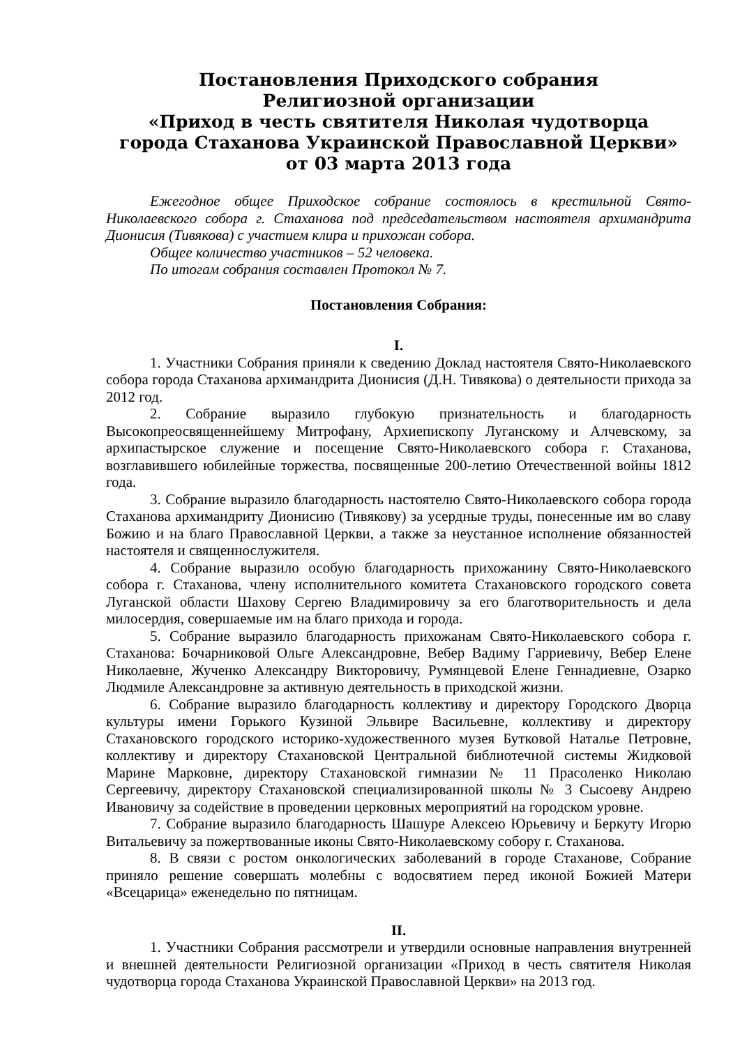Постановления Приходского собрания
Религиозной организации
«Приход в честь святителя Николая чудотворца
города Стаханова Украинской Православной Церкви»
от 03 марта 2013 года
Ежегодное общее Приходское собрание состоялось в крестильной Свято-Николаевского собора г. Стаханова под председательством настоятеля архимандрита Дионисия (Тивякова) с участием клира и прихожан собора.
Общее количество участников – 52 человека.
По итогам собрания составлен Протокол № 7.
Постановления Собрания:
I.
1. Участники Собрания приняли к сведению Доклад настоятеля Свято-Николаевского собора города Стаханова архимандрита Дионисия (Д.Н. Тивякова) о деятельности прихода за 2012 год.
2. Собрание выразило глубокую признательность и благодарность Высокопреосвященнейшему Митрофану, Архиепископу Луганскому и Алчевскому, за архипастырское служение и посещение Свято-Николаевского собора г. Стаханова, возглавившего юбилейные торжества, посвященные 200-летию Отечественной войны 1812 года.
3. Собрание выразило благодарность настоятелю Свято-Николаевского собора города Стаханова архимандриту Дионисию (Тивякову) за усердные труды, понесенные им во славу Божию и на благо Православной Церкви, а также за неустанное исполнение обязанностей настоятеля и священнослужителя.
4. Собрание выразило особую благодарность прихожанину Свято-Николаевского собора г. Стаханова, члену исполнительного комитета Стахановского городского совета Луганской области Шахову Сергею Владимировичу за его благотворительность и дела милосердия, совершаемые им на благо прихода и города.
5. Собрание выразило благодарность прихожанам Свято-Николаевского собора г. Стаханова: Бочарниковой Ольге Александровне, Вебер Вадиму Гарриевичу, Вебер Елене Николаевне, Жученко Александру Викторовичу, Румянцевой Елене Геннадиевне, Озарко Людмиле Александровне за активную деятельность в приходской жизни.
6. Собрание выразило благодарность коллективу и директору Городского Дворца культуры имени Горького Кузиной Эльвире Васильевне, коллективу и директору Стахановского городского историко-художественного музея Бутковой Наталье Петровне, коллективу и директору Стахановской Центральной библиотечной системы Жидковой Марине Марковне, директору Стахановской гимназии № 11 Прасоленко Николаю Сергеевичу, директору Стахановской специализированной школы № 3 Сысоеву Андрею Ивановичу за содействие в проведении церковных мероприятий на городском уровне.
7. Собрание выразило благодарность Шашуре Алексею Юрьевичу и Беркуту Игорю Витальевичу за пожертвованные иконы Свято-Николаевскому собору г. Стаханова.
8. В связи с ростом онкологических заболеваний в городе Стаханове, Собрание приняло решение совершать молебны с водосвятием перед иконой Божией Матери «Всецарица» еженедельно по пятницам.
II.
1. Участники Собрания рассмотрели и утвердили основные направления внутренней и внешней деятельности Религиозной организации «Приход в честь святителя Николая чудотворца города Стаханова Украинской Православной Церкви» на 2013 год.